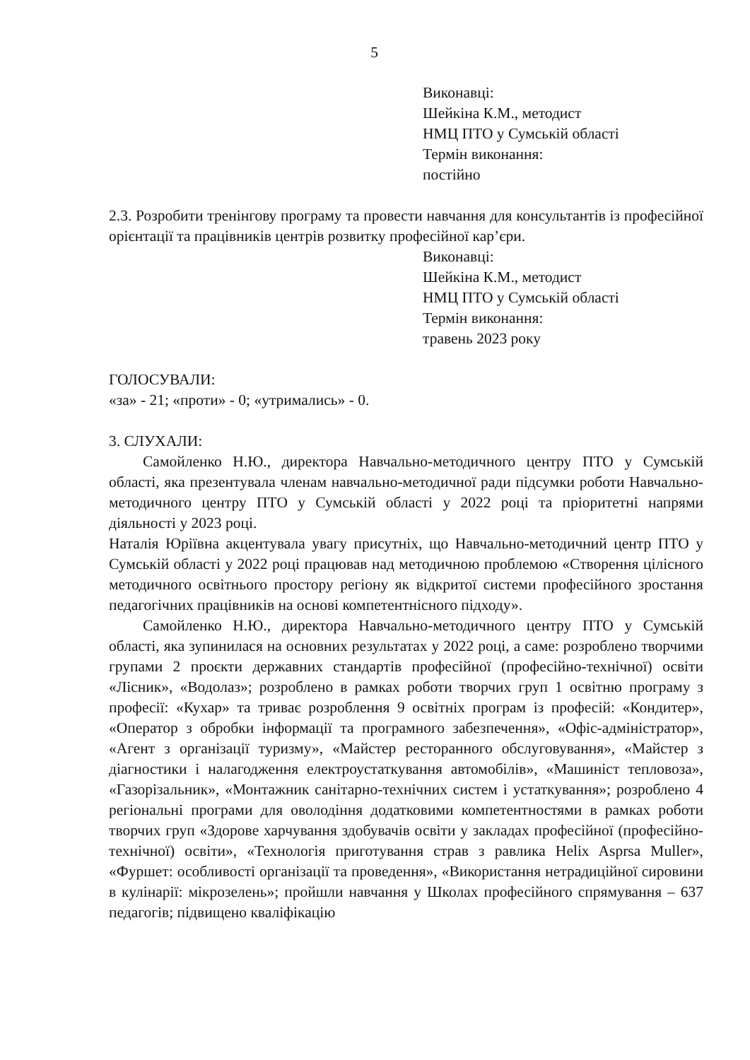5
Виконавці:
Шейкіна К.М., методист
НМЦ ПТО у Сумській області
Термін виконання:
постійно
2.3. Розробити тренінгову програму та провести навчання для консультантів із професійної орієнтації та працівників центрів розвитку професійної кар’єри.
Виконавці:
Шейкіна К.М., методист
НМЦ ПТО у Сумській області
Термін виконання:
травень 2023 року
ГОЛОСУВАЛИ:
«за» - 21; «проти» - 0; «утримались» - 0.
3. СЛУХАЛИ:
Самойленко Н.Ю., директора Навчально-методичного центру ПТО у Сумській області, яка презентувала членам навчально-методичної ради підсумки роботи Навчально-методичного центру ПТО у Сумській області у 2022 році та пріоритетні напрями діяльності у 2023 році.
Наталія Юріївна акцентувала увагу присутніх, що Навчально-методичний центр ПТО у Сумській області у 2022 році працював над методичною проблемою «Створення цілісного методичного освітнього простору регіону як відкритої системи професійного зростання педагогічних працівників на основі компетентнісного підходу».
Самойленко Н.Ю., директора Навчально-методичного центру ПТО у Сумській області, яка зупинилася на основних результатах у 2022 році, а саме: розроблено творчими групами 2 проєкти державних стандартів професійної (професійно-технічної) освіти «Лісник», «Водолаз»; розроблено в рамках роботи творчих груп 1 освітню програму з професії: «Кухар» та триває розроблення 9 освітніх програм із професій: «Кондитер», «Оператор з обробки інформації та програмного забезпечення», «Офіс-адміністратор», «Агент з організації туризму», «Майстер ресторанного обслуговування», «Майстер з діагностики і налагодження електроустаткування автомобілів», «Машиніст тепловоза», «Газорізальник», «Монтажник санітарно-технічних систем і устаткування»; розроблено 4 регіональні програми для оволодіння додатковими компетентностями в рамках роботи творчих груп «Здорове харчування здобувачів освіти у закладах професійної (професійно-технічної) освіти», «Технологія приготування страв з равлика Helix Asprsa Muller», «Фуршет: особливості організації та проведення», «Використання нетрадиційної сировини в кулінарії: мікрозелень»; пройшли навчання у Школах професійного спрямування – 637 педагогів; підвищено кваліфікацію